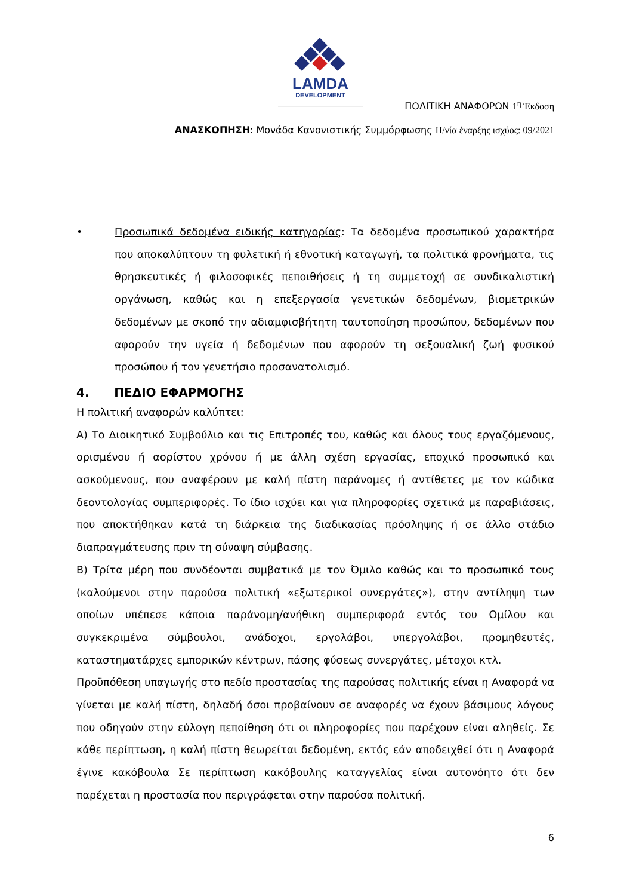LAMDA
DEVELOPMENT
ΠΟΛΙΤΙΚΗ ΑΝΑΦΟΡΩΝ 1<sup>η</sup> Έκδοση
ΑΝΑΣΚΟΠΗΣΗ: Μονάδα Κανονιστικής Συμμόρφωσης Η/νία έναρξης ισχύος: 09/2021
• Προσωπικά δεδομένα ειδικής κατηγορίας: Τα δεδομένα προσωπικού χαρακτήρα που αποκαλύπτουν τη φυλετική ή εθνοτική καταγωγή, τα πολιτικά φρονήματα, τις θρησκευτικές ή φιλοσοφικές πεποιθήσεις ή τη συμμετοχή σε συνδικαλιστική οργάνωση, καθώς και η επεξεργασία γενετικών δεδομένων, βιομετρικών δεδομένων με σκοπό την αδιαμφισβήτητη ταυτοποίηση προσώπου, δεδομένων που αφορούν την υγεία ή δεδομένων που αφορούν τη σεξουαλική ζωή φυσικού προσώπου ή τον γενετήσιο προσανατολισμό.
4. ΠΕΔΙΟ ΕΦΑΡΜΟΓΗΣ
Η πολιτική αναφορών καλύπτει:
Α) Το Διοικητικό Συμβούλιο και τις Επιτροπές του, καθώς και όλους τους εργαζόμενους, ορισμένου ή αορίστου χρόνου ή με άλλη σχέση εργασίας, εποχικό προσωπικό και ασκούμενους, που αναφέρουν με καλή πίστη παράνομες ή αντίθετες με τον κώδικα δεοντολογίας συμπεριφορές. Το ίδιο ισχύει και για πληροφορίες σχετικά με παραβιάσεις, που αποκτήθηκαν κατά τη διάρκεια της διαδικασίας πρόσληψης ή σε άλλο στάδιο διαπραγμάτευσης πριν τη σύναψη σύμβασης.
Β) Τρίτα μέρη που συνδέονται συμβατικά με τον Όμιλο καθώς και το προσωπικό τους (καλούμενοι στην παρούσα πολιτική «εξωτερικοί συνεργάτες»), στην αντίληψη των οποίων υπέπεσε κάποια παράνομη/ανήθικη συμπεριφορά εντός του Ομίλου και συγκεκριμένα σύμβουλοι, ανάδοχοι, εργολάβοι, υπεργολάβοι, προμηθευτές, καταστηματάρχες εμπορικών κέντρων, πάσης φύσεως συνεργάτες, μέτοχοι κτλ.
Προϋπόθεση υπαγωγής στο πεδίο προστασίας της παρούσας πολιτικής είναι η Αναφορά να γίνεται με καλή πίστη, δηλαδή όσοι προβαίνουν σε αναφορές να έχουν βάσιμους λόγους που οδηγούν στην εύλογη πεποίθηση ότι οι πληροφορίες που παρέχουν είναι αληθείς. Σε κάθε περίπτωση, η καλή πίστη θεωρείται δεδομένη, εκτός εάν αποδειχθεί ότι η Αναφορά έγινε κακόβουλα Σε περίπτωση κακόβουλης καταγγελίας είναι αυτονόητο ότι δεν παρέχεται η προστασία που περιγράφεται στην παρούσα πολιτική.
6